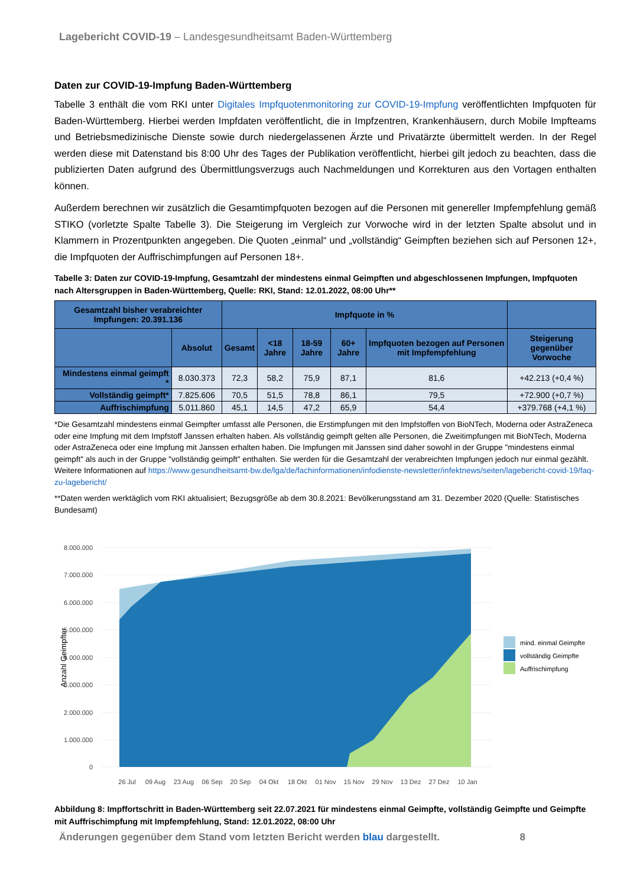Lagebericht COVID-19 – Landesgesundheitsamt Baden-Württemberg
Daten zur COVID-19-Impfung Baden-Württemberg
Tabelle 3 enthält die vom RKI unter Digitales Impfquotenmonitoring zur COVID-19-Impfung veröffentlichten Impfquoten für Baden-Württemberg. Hierbei werden Impfdaten veröffentlicht, die in Impfzentren, Krankenhäusern, durch Mobile Impfteams und Betriebsmedizinische Dienste sowie durch niedergelassenen Ärzte und Privatärzte übermittelt werden. In der Regel werden diese mit Datenstand bis 8:00 Uhr des Tages der Publikation veröffentlicht, hierbei gilt jedoch zu beachten, dass die publizierten Daten aufgrund des Übermittlungsverzugs auch Nachmeldungen und Korrekturen aus den Vortagen enthalten können.
Außerdem berechnen wir zusätzlich die Gesamtimpfquoten bezogen auf die Personen mit genereller Impfempfehlung gemäß STIKO (vorletzte Spalte Tabelle 3). Die Steigerung im Vergleich zur Vorwoche wird in der letzten Spalte absolut und in Klammern in Prozentpunkten angegeben. Die Quoten „einmal“ und „vollständig“ Geimpften beziehen sich auf Personen 12+, die Impfquoten der Auffrischimpfungen auf Personen 18+.
Tabelle 3: Daten zur COVID-19-Impfung, Gesamtzahl der mindestens einmal Geimpften und abgeschlossenen Impfungen, Impfquoten nach Altersgruppen in Baden-Württemberg, Quelle: RKI, Stand: 12.01.2022, 08:00 Uhr**
| Gesamtzahl bisher verabreichter Impfungen: 20.391.136 | | Impfquote in % | | | | | |
| --- | --- | --- | --- | --- | --- | --- | --- |
| | Absolut | Gesamt | <18 Jahre | 18-59 Jahre | 60+ Jahre | Impfquoten bezogen auf Personen mit Impfempfehlung | Steigerung gegenüber Vorwoche |
| Mindestens einmal geimpft * | 8.030.373 | 72,3 | 58,2 | 75,9 | 87,1 | 81,6 | +42.213 (+0,4 %) |
| Vollständig geimpft* | 7.825.606 | 70,5 | 51,5 | 78,8 | 86,1 | 79,5 | +72.900 (+0,7 %) |
| Auffrischimpfung | 5.011.860 | 45,1 | 14,5 | 47,2 | 65,9 | 54,4 | +379.768 (+4,1 %) |
*Die Gesamtzahl mindestens einmal Geimpfter umfasst alle Personen, die Erstimpfungen mit den Impfstoffen von BioNTech, Moderna oder AstraZeneca oder eine Impfung mit dem Impfstoff Janssen erhalten haben. Als vollständig geimpft gelten alle Personen, die Zweitimpfungen mit BioNTech, Moderna oder AstraZeneca oder eine Impfung mit Janssen erhalten haben. Die Impfungen mit Janssen sind daher sowohl in der Gruppe "mindestens einmal geimpft" als auch in der Gruppe "vollständig geimpft" enthalten. Sie werden für die Gesamtzahl der verabreichten Impfungen jedoch nur einmal gezählt. Weitere Informationen auf https://www.gesundheitsamt-bw.de/lga/de/fachinformationen/infodienste-newsletter/infektnews/seiten/lagebericht-covid-19/faq-zu-lagebericht/
**Daten werden werktäglich vom RKI aktualisiert; Bezugsgröße ab dem 30.8.2021: Bevölkerungsstand am 31. Dezember 2020 (Quelle: Statistisches Bundesamt)
8.000.000
7.000.000
6.000.000
5.000.000
4.000.000
3.000.000
2.000.000
1.000.000
0
Anzahl Geimpfter
26 Jul
09 Aug
23 Aug
06 Sep
20 Sep
04 Okt
18 Okt
01 Nov
15 Nov
29 Nov
13 Dez
27 Dez
10 Jan
mind. einmal Geimpfte
vollständig Geimpfte
Auffrischimpfung
Abbildung 8: Impffortschritt in Baden-Württemberg seit 22.07.2021 für mindestens einmal Geimpfte, vollständig Geimpfte und Geimpfte mit Auffrischimpfung mit Impfempfehlung, Stand: 12.01.2022, 08:00 Uhr
Änderungen gegenüber dem Stand vom letzten Bericht werden blau dargestellt. 8